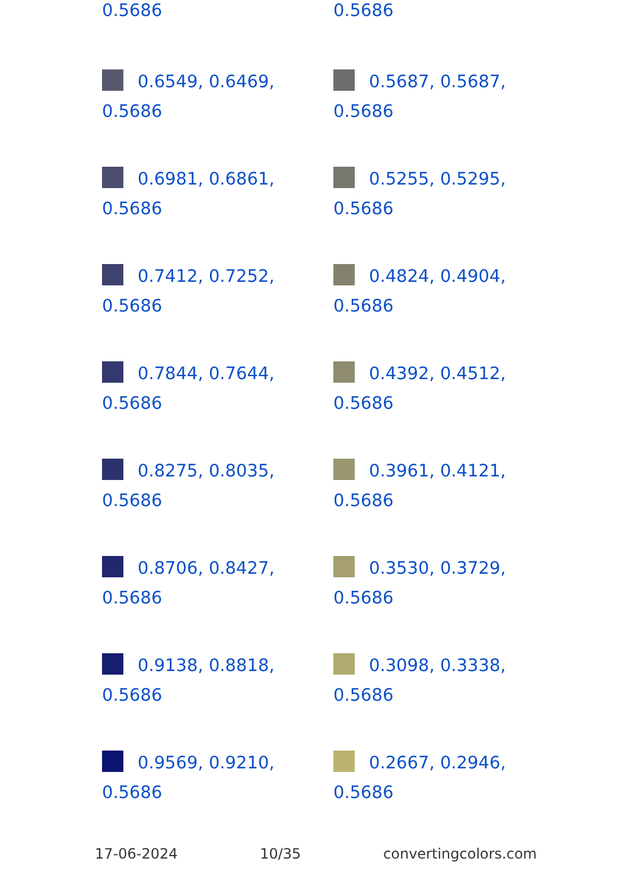0.5686 0.5686
0.6549, 0.6469, 0.5686 0.5687, 0.5687, 0.5686
0.6981, 0.6861, 0.5686 0.5255, 0.5295, 0.5686
0.7412, 0.7252, 0.5686 0.4824, 0.4904, 0.5686
0.7844, 0.7644, 0.5686 0.4392, 0.4512, 0.5686
0.8275, 0.8035, 0.5686 0.3961, 0.4121, 0.5686
0.8706, 0.8427, 0.5686 0.3530, 0.3729, 0.5686
0.9138, 0.8818, 0.5686 0.3098, 0.3338, 0.5686
0.9569, 0.9210, 0.5686 0.2667, 0.2946, 0.5686
17-06-2024 10/35 convertingcolors.com